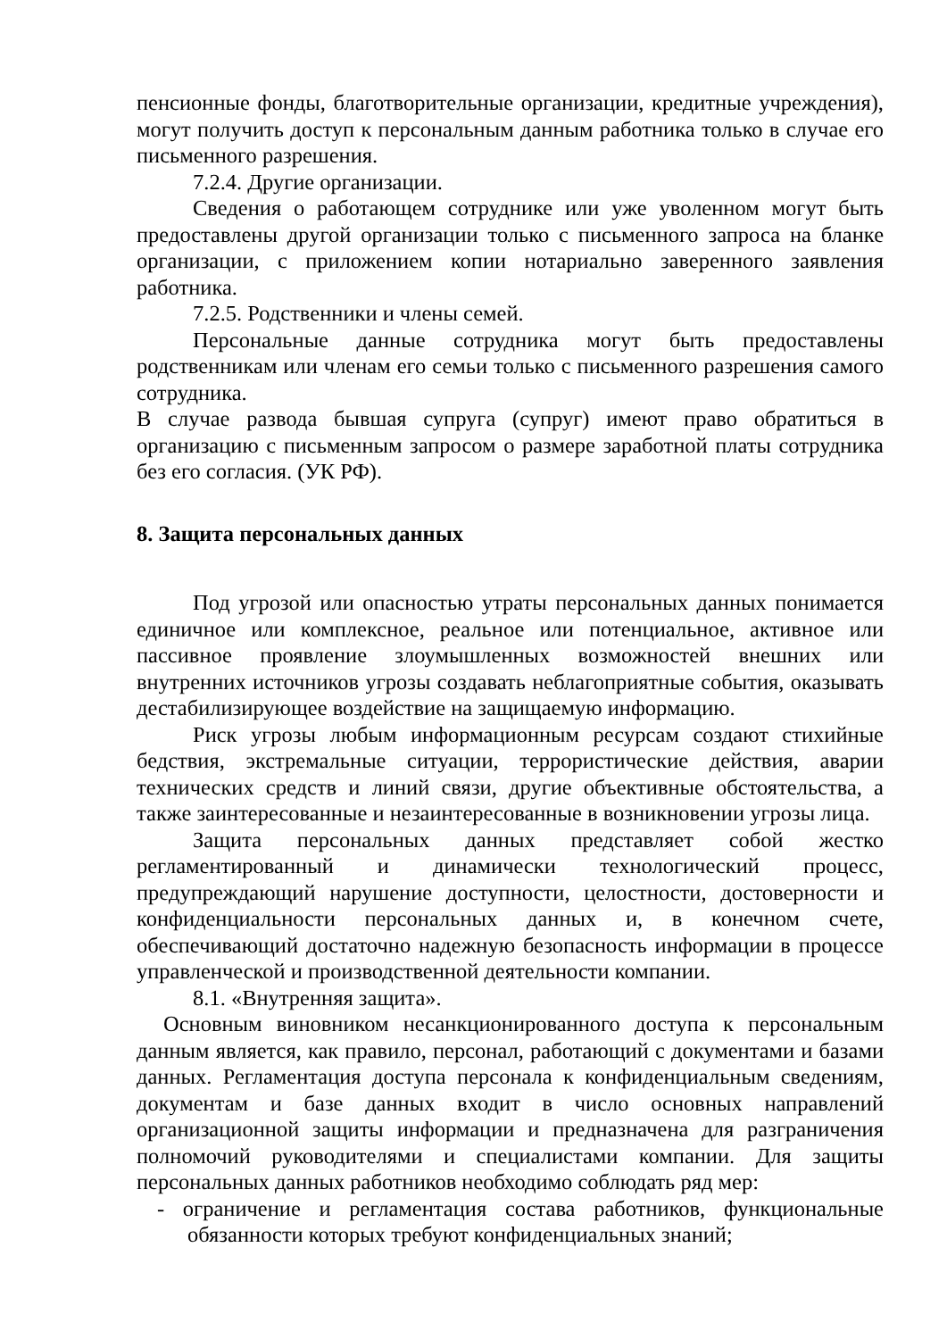пенсионные фонды, благотворительные организации, кредитные учреждения), могут получить доступ к персональным данным работника только в случае его письменного разрешения.
7.2.4. Другие организации.
Сведения о работающем сотруднике или уже уволенном могут быть предоставлены другой организации только с письменного запроса на бланке организации, с приложением копии нотариально заверенного заявления работника.
7.2.5. Родственники и члены семей.
Персональные данные сотрудника могут быть предоставлены родственникам или членам его семьи только с письменного разрешения самого сотрудника.
В случае развода бывшая супруга (супруг) имеют право обратиться в организацию с письменным запросом о размере заработной платы сотрудника без его согласия. (УК РФ).
8. Защита персональных данных
Под угрозой или опасностью утраты персональных данных понимается единичное или комплексное, реальное или потенциальное, активное или пассивное проявление злоумышленных возможностей внешних или внутренних источников угрозы создавать неблагоприятные события, оказывать дестабилизирующее воздействие на защищаемую информацию.
Риск угрозы любым информационным ресурсам создают стихийные бедствия, экстремальные ситуации, террористические действия, аварии технических средств и линий связи, другие объективные обстоятельства, а также заинтересованные и незаинтересованные в возникновении угрозы лица.
Защита персональных данных представляет собой жестко регламентированный и динамически технологический процесс, предупреждающий нарушение доступности, целостности, достоверности и конфиденциальности персональных данных и, в конечном счете, обеспечивающий достаточно надежную безопасность информации в процессе управленческой и производственной деятельности компании.
8.1. «Внутренняя защита».
Основным виновником несанкционированного доступа к персональным данным является, как правило, персонал, работающий с документами и базами данных. Регламентация доступа персонала к конфиденциальным сведениям, документам и базе данных входит в число основных направлений организационной защиты информации и предназначена для разграничения полномочий руководителями и специалистами компании. Для защиты персональных данных работников необходимо соблюдать ряд мер:
- ограничение и регламентация состава работников, функциональные обязанности которых требуют конфиденциальных знаний;